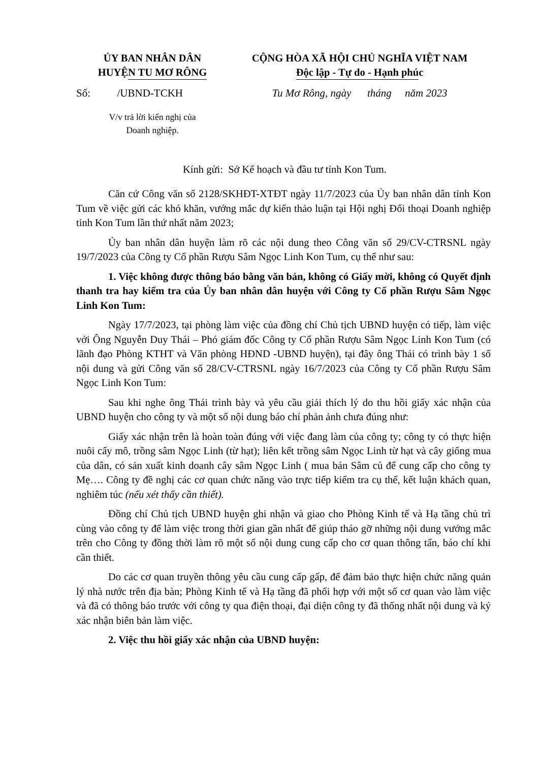ỦY BAN NHÂN DÂN
HUYỆN TU MƠ RÔNG
CỘNG HÒA XÃ HỘI CHỦ NGHĨA VIỆT NAM
Độc lập - Tự do - Hạnh phúc
Số: /UBND-TCKH Tu Mơ Rông, ngày tháng năm 2023
V/v trả lời kiến nghị của
Doanh nghiệp.
Kính gửi: Sở Kế hoạch và đầu tư tỉnh Kon Tum.
Căn cứ Công văn số 2128/SKHĐT-XTĐT ngày 11/7/2023 của Ủy ban nhân dân tỉnh Kon Tum về việc gửi các khó khăn, vướng mắc dự kiến thảo luận tại Hội nghị Đối thoại Doanh nghiệp tỉnh Kon Tum lần thứ nhất năm 2023;
Ủy ban nhân dân huyện làm rõ các nội dung theo Công văn số 29/CV-CTRSNL ngày 19/7/2023 của Công ty Cổ phần Rượu Sâm Ngọc Linh Kon Tum, cụ thể như sau:
1. Việc không được thông báo bằng văn bản, không có Giấy mời, không có Quyết định thanh tra hay kiểm tra của Ủy ban nhân dân huyện với Công ty Cổ phần Rượu Sâm Ngọc Linh Kon Tum:
Ngày 17/7/2023, tại phòng làm việc của đồng chí Chủ tịch UBND huyện có tiếp, làm việc với Ông Nguyễn Duy Thái – Phó giám đốc Công ty Cổ phần Rượu Sâm Ngọc Linh Kon Tum (có lãnh đạo Phòng KTHT và Văn phòng HĐND -UBND huyện), tại đây ông Thái có trình bày 1 số nội dung và gửi Công văn số 28/CV-CTRSNL ngày 16/7/2023 của Công ty Cổ phần Rượu Sâm Ngọc Linh Kon Tum:
Sau khi nghe ông Thái trình bày và yêu cầu giải thích lý do thu hồi giấy xác nhận của UBND huyện cho công ty và một số nội dung báo chí phản ảnh chưa đúng như:
Giấy xác nhận trên là hoàn toàn đúng với việc đang làm của công ty; công ty có thực hiện nuôi cấy mô, trồng sâm Ngọc Linh (từ hạt); liên kết trồng sâm Ngọc Linh từ hạt và cây giống mua của dân, có sản xuất kinh doanh cây sâm Ngọc Linh ( mua bán Sâm củ để cung cấp cho công ty Mẹ…. Công ty đề nghị các cơ quan chức năng vào trực tiếp kiểm tra cụ thể, kết luận khách quan, nghiêm túc (nếu xét thấy cần thiết).
Đồng chí Chủ tịch UBND huyện ghi nhận và giao cho Phòng Kinh tế và Hạ tầng chủ trì cùng vào công ty để làm việc trong thời gian gần nhất để giúp tháo gỡ những nội dung vướng mắc trên cho Công ty đồng thời làm rõ một số nội dung cung cấp cho cơ quan thông tấn, báo chí khi cần thiết.
Do các cơ quan truyền thông yêu cầu cung cấp gấp, để đảm bảo thực hiện chức năng quản lý nhà nước trên địa bàn; Phòng Kinh tế và Hạ tầng đã phối hợp với một số cơ quan vào làm việc và đã có thông báo trước với công ty qua điện thoại, đại diện công ty đã thống nhất nội dung và ký xác nhận biên bản làm việc.
2. Việc thu hồi giấy xác nhận của UBND huyện: